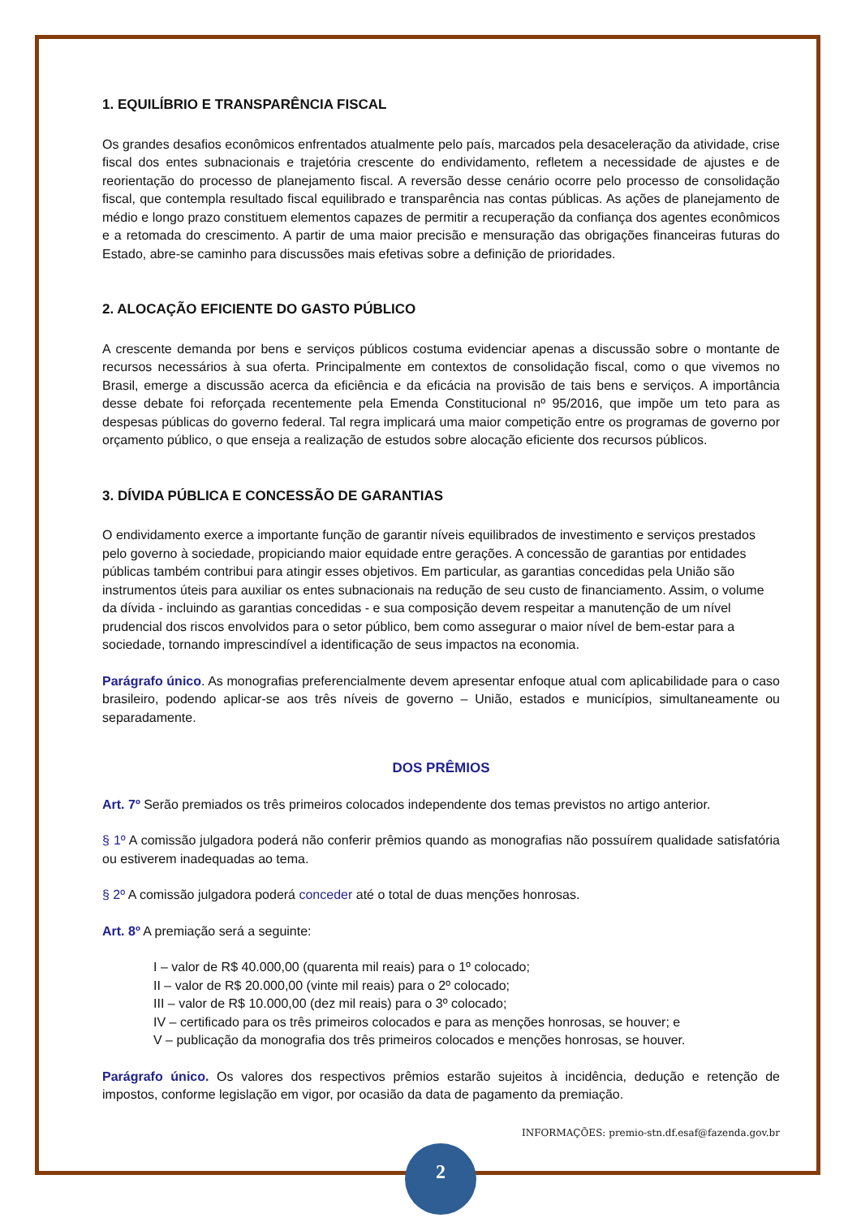1. EQUILÍBRIO E TRANSPARÊNCIA FISCAL
Os grandes desafios econômicos enfrentados atualmente pelo país, marcados pela desaceleração da atividade, crise fiscal dos entes subnacionais e trajetória crescente do endividamento, refletem a necessidade de ajustes e de reorientação do processo de planejamento fiscal. A reversão desse cenário ocorre pelo processo de consolidação fiscal, que contempla resultado fiscal equilibrado e transparência nas contas públicas. As ações de planejamento de médio e longo prazo constituem elementos capazes de permitir a recuperação da confiança dos agentes econômicos e a retomada do crescimento. A partir de uma maior precisão e mensuração das obrigações financeiras futuras do Estado, abre-se caminho para discussões mais efetivas sobre a definição de prioridades.
2. ALOCAÇÃO EFICIENTE DO GASTO PÚBLICO
A crescente demanda por bens e serviços públicos costuma evidenciar apenas a discussão sobre o montante de recursos necessários à sua oferta. Principalmente em contextos de consolidação fiscal, como o que vivemos no Brasil, emerge a discussão acerca da eficiência e da eficácia na provisão de tais bens e serviços. A importância desse debate foi reforçada recentemente pela Emenda Constitucional nº 95/2016, que impõe um teto para as despesas públicas do governo federal. Tal regra implicará uma maior competição entre os programas de governo por orçamento público, o que enseja a realização de estudos sobre alocação eficiente dos recursos públicos.
3. DÍVIDA PÚBLICA E CONCESSÃO DE GARANTIAS
O endividamento exerce a importante função de garantir níveis equilibrados de investimento e serviços prestados pelo governo à sociedade, propiciando maior equidade entre gerações. A concessão de garantias por entidades públicas também contribui para atingir esses objetivos. Em particular, as garantias concedidas pela União são instrumentos úteis para auxiliar os entes subnacionais na redução de seu custo de financiamento. Assim, o volume da dívida - incluindo as garantias concedidas - e sua composição devem respeitar a manutenção de um nível prudencial dos riscos envolvidos para o setor público, bem como assegurar o maior nível de bem-estar para a sociedade, tornando imprescindível a identificação de seus impactos na economia.
Parágrafo único. As monografias preferencialmente devem apresentar enfoque atual com aplicabilidade para o caso brasileiro, podendo aplicar-se aos três níveis de governo – União, estados e municípios, simultaneamente ou separadamente.
DOS PRÊMIOS
Art. 7º Serão premiados os três primeiros colocados independente dos temas previstos no artigo anterior.
§ 1º A comissão julgadora poderá não conferir prêmios quando as monografias não possuírem qualidade satisfatória ou estiverem inadequadas ao tema.
§ 2º A comissão julgadora poderá conceder até o total de duas menções honrosas.
Art. 8º A premiação será a seguinte:
I – valor de R$ 40.000,00 (quarenta mil reais) para o 1º colocado;
II – valor de R$ 20.000,00 (vinte mil reais) para o 2º colocado;
III – valor de R$ 10.000,00 (dez mil reais) para o 3º colocado;
IV – certificado para os três primeiros colocados e para as menções honrosas, se houver; e
V – publicação da monografia dos três primeiros colocados e menções honrosas, se houver.
Parágrafo único. Os valores dos respectivos prêmios estarão sujeitos à incidência, dedução e retenção de impostos, conforme legislação em vigor, por ocasião da data de pagamento da premiação.
INFORMAÇÕES: premio-stn.df.esaf@fazenda.gov.br
2